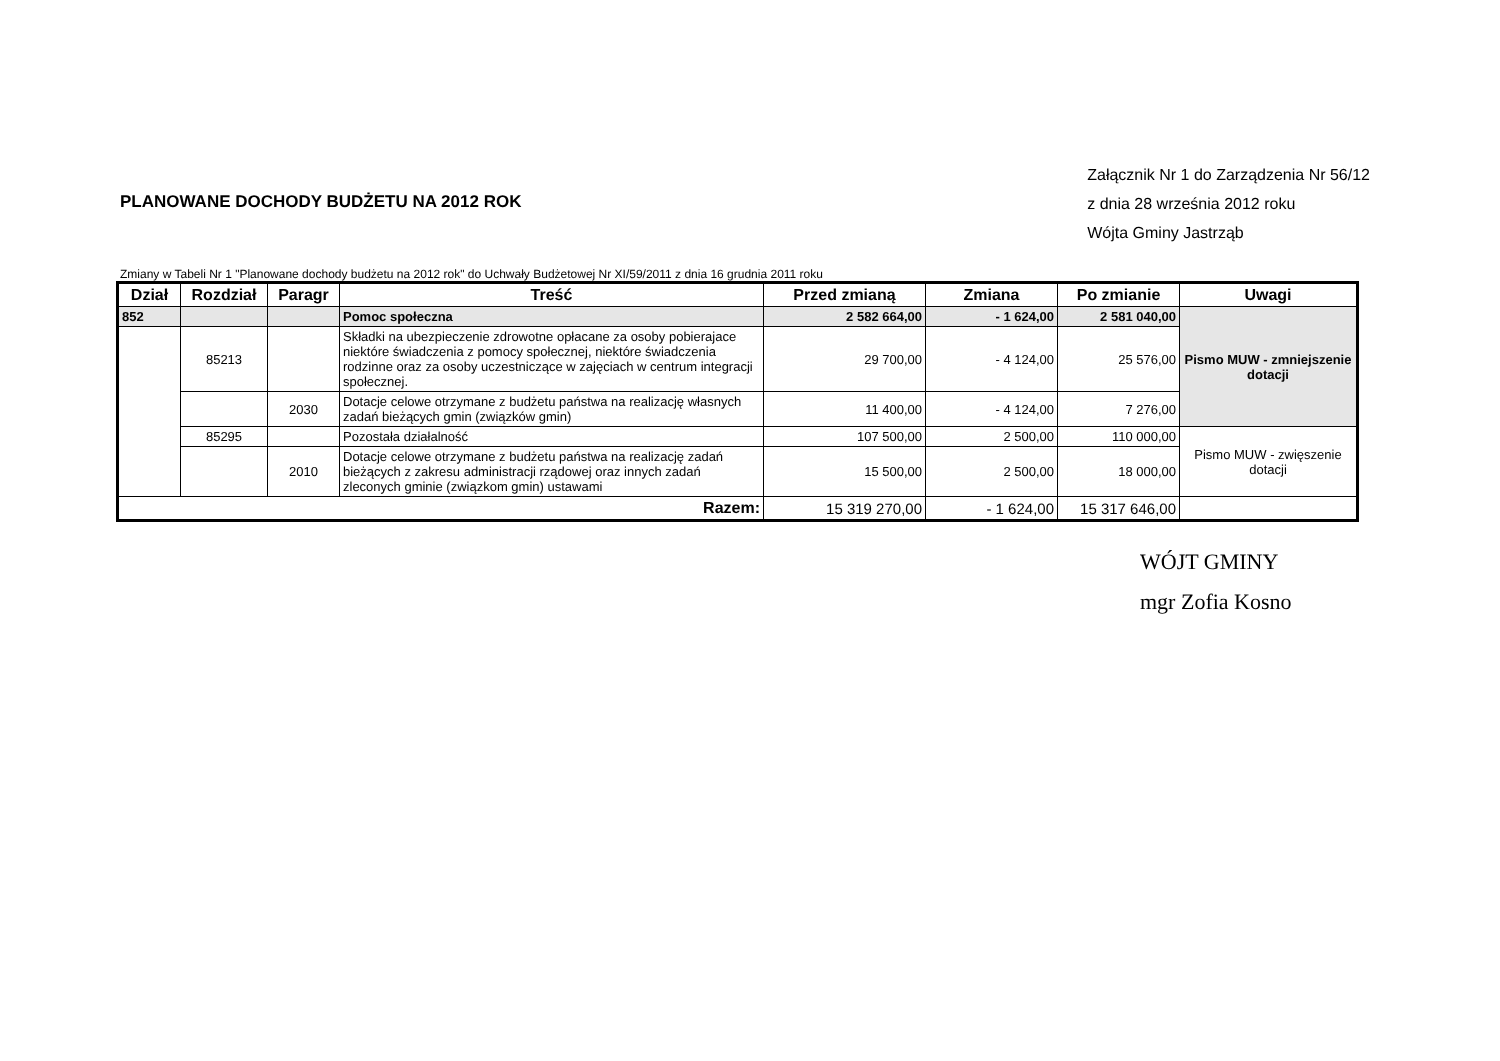PLANOWANE DOCHODY BUDŻETU NA 2012 ROK
Załącznik Nr 1 do Zarządzenia Nr 56/12
z dnia 28 września 2012 roku
Wójta Gminy Jastrząb
Zmiany w Tabeli Nr 1 "Planowane dochody budżetu na 2012 rok" do Uchwały Budżetowej Nr XI/59/2011 z dnia 16 grudnia 2011 roku
| Dział | Rozdział | Paragr | Treść | Przed zmianą | Zmiana | Po zmianie | Uwagi |
| --- | --- | --- | --- | --- | --- | --- | --- |
| 852 | | | Pomoc społeczna | 2 582 664,00 | - 1 624,00 | 2 581 040,00 | Pismo MUW - zmniejszenie dotacji |
| | 85213 | | Składki na ubezpieczenie zdrowotne opłacane za osoby pobierajace niektóre świadczenia z pomocy społecznej, niektóre świadczenia rodzinne oraz za osoby uczestniczące w zajęciach w centrum integracji społecznej. | 29 700,00 | - 4 124,00 | 25 576,00 | |
| | | 2030 | Dotacje celowe otrzymane z budżetu państwa na realizację własnych zadań bieżących gmin (związków gmin) | 11 400,00 | - 4 124,00 | 7 276,00 | |
| | 85295 | | Pozostała działalność | 107 500,00 | 2 500,00 | 110 000,00 | Pismo MUW - zwięszenie dotacji |
| | | 2010 | Dotacje celowe otrzymane z budżetu państwa na realizację zadań bieżących z zakresu administracji rządowej oraz innych zadań zleconych gminie (związkom gmin) ustawami | 15 500,00 | 2 500,00 | 18 000,00 | |
| Razem: | | | | 15 319 270,00 | - 1 624,00 | 15 317 646,00 | |
WÓJT GMINY
mgr Zofia Kosno